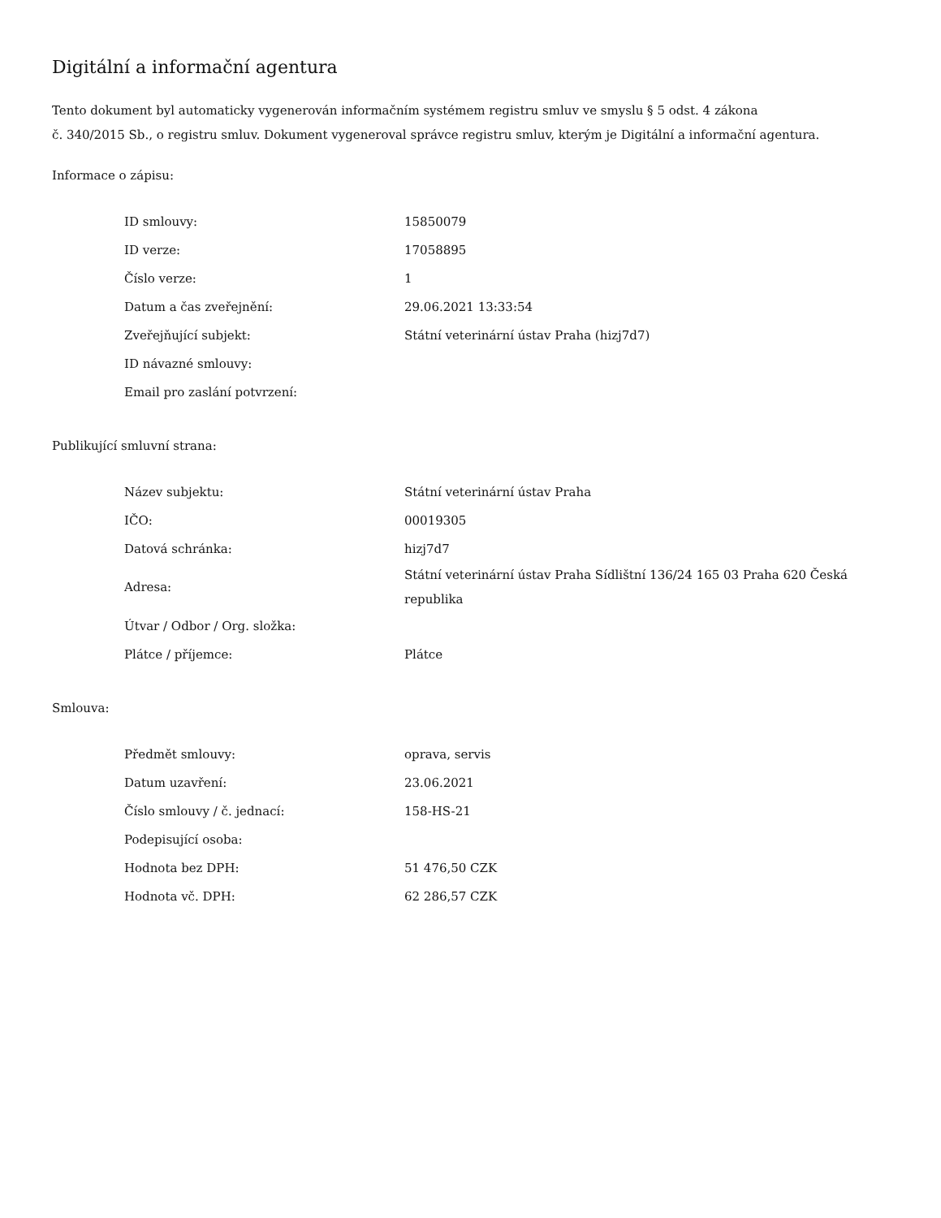Digitální a informační agentura
Tento dokument byl automaticky vygenerován informačním systémem registru smluv ve smyslu § 5 odst. 4 zákona
č. 340/2015 Sb., o registru smluv. Dokument vygeneroval správce registru smluv, kterým je Digitální a informační agentura.
Informace o zápisu:
| ID smlouvy: | 15850079 |
| ID verze: | 17058895 |
| Číslo verze: | 1 |
| Datum a čas zveřejnění: | 29.06.2021 13:33:54 |
| Zveřejňující subjekt: | Státní veterinární ústav Praha (hizj7d7) |
| ID návazné smlouvy: | |
| Email pro zaslání potvrzení: | |
Publikující smluvní strana:
| Název subjektu: | Státní veterinární ústav Praha |
| IČO: | 00019305 |
| Datová schránka: | hizj7d7 |
| Adresa: | Státní veterinární ústav Praha Sídlištní 136/24 165 03 Praha 620 Česká republika |
| Útvar / Odbor / Org. složka: | |
| Plátce / příjemce: | Plátce |
Smlouva:
| Předmět smlouvy: | oprava, servis |
| Datum uzavření: | 23.06.2021 |
| Číslo smlouvy / č. jednací: | 158-HS-21 |
| Podepisující osoba: | |
| Hodnota bez DPH: | 51 476,50 CZK |
| Hodnota vč. DPH: | 62 286,57 CZK |